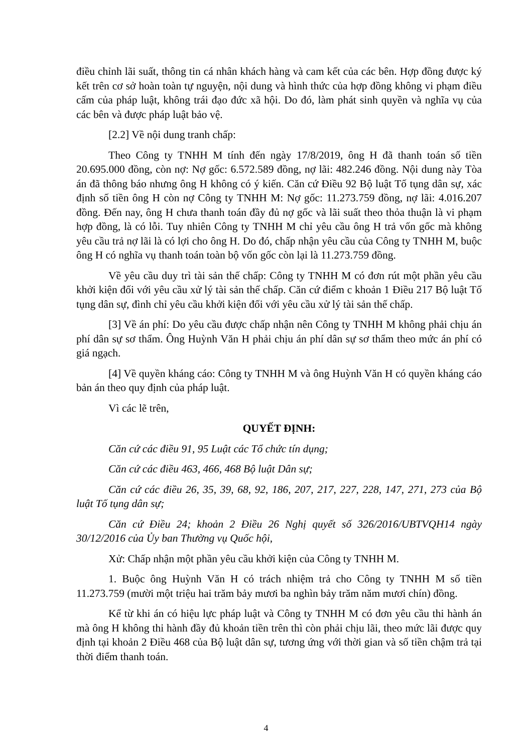điều chỉnh lãi suất, thông tin cá nhân khách hàng và cam kết của các bên. Hợp đồng được ký kết trên cơ sở hoàn toàn tự nguyện, nội dung và hình thức của hợp đồng không vi phạm điều cấm của pháp luật, không trái đạo đức xã hội. Do đó, làm phát sinh quyền và nghĩa vụ của các bên và được pháp luật bảo vệ.
[2.2] Về nội dung tranh chấp:
Theo Công ty TNHH M tính đến ngày 17/8/2019, ông H đã thanh toán số tiền 20.695.000 đồng, còn nợ: Nợ gốc: 6.572.589 đồng, nợ lãi: 482.246 đồng. Nội dung này Tòa án đã thông báo nhưng ông H không có ý kiến. Căn cứ Điều 92 Bộ luật Tố tụng dân sự, xác định số tiền ông H còn nợ Công ty TNHH M: Nợ gốc: 11.273.759 đồng, nợ lãi: 4.016.207 đồng. Đến nay, ông H chưa thanh toán đầy đủ nợ gốc và lãi suất theo thỏa thuận là vi phạm hợp đồng, là có lỗi. Tuy nhiên Công ty TNHH M chỉ yêu cầu ông H trả vốn gốc mà không yêu cầu trả nợ lãi là có lợi cho ông H. Do đó, chấp nhận yêu cầu của Công ty TNHH M, buộc ông H có nghĩa vụ thanh toán toàn bộ vốn gốc còn lại là 11.273.759 đồng.
Về yêu cầu duy trì tài sản thế chấp: Công ty TNHH M có đơn rút một phần yêu cầu khởi kiện đối với yêu cầu xử lý tài sản thế chấp. Căn cứ điểm c khoản 1 Điều 217 Bộ luật Tố tụng dân sự, đình chỉ yêu cầu khởi kiện đối với yêu cầu xử lý tài sản thế chấp.
[3] Về án phí: Do yêu cầu được chấp nhận nên Công ty TNHH M không phải chịu án phí dân sự sơ thẩm. Ông Huỳnh Văn H phải chịu án phí dân sự sơ thẩm theo mức án phí có giá ngạch.
[4] Về quyền kháng cáo: Công ty TNHH M và ông Huỳnh Văn H có quyền kháng cáo bản án theo quy định của pháp luật.
Vì các lẽ trên,
QUYẾT ĐỊNH:
Căn cứ các điều 91, 95 Luật các Tổ chức tín dụng;
Căn cứ các điều 463, 466, 468 Bộ luật Dân sự;
Căn cứ các điều 26, 35, 39, 68, 92, 186, 207, 217, 227, 228, 147, 271, 273 của Bộ luật Tố tụng dân sự;
Căn cứ Điều 24; khoản 2 Điều 26 Nghị quyết số 326/2016/UBTVQH14 ngày 30/12/2016 của Ủy ban Thường vụ Quốc hội,
Xử: Chấp nhận một phần yêu cầu khởi kiện của Công ty TNHH M.
1. Buộc ông Huỳnh Văn H có trách nhiệm trả cho Công ty TNHH M số tiền 11.273.759 (mười một triệu hai trăm bảy mươi ba nghìn bảy trăm năm mươi chín) đồng.
Kể từ khi án có hiệu lực pháp luật và Công ty TNHH M có đơn yêu cầu thi hành án mà ông H không thi hành đầy đủ khoản tiền trên thì còn phải chịu lãi, theo mức lãi được quy định tại khoản 2 Điều 468 của Bộ luật dân sự, tương ứng với thời gian và số tiền chậm trả tại thời điểm thanh toán.
4